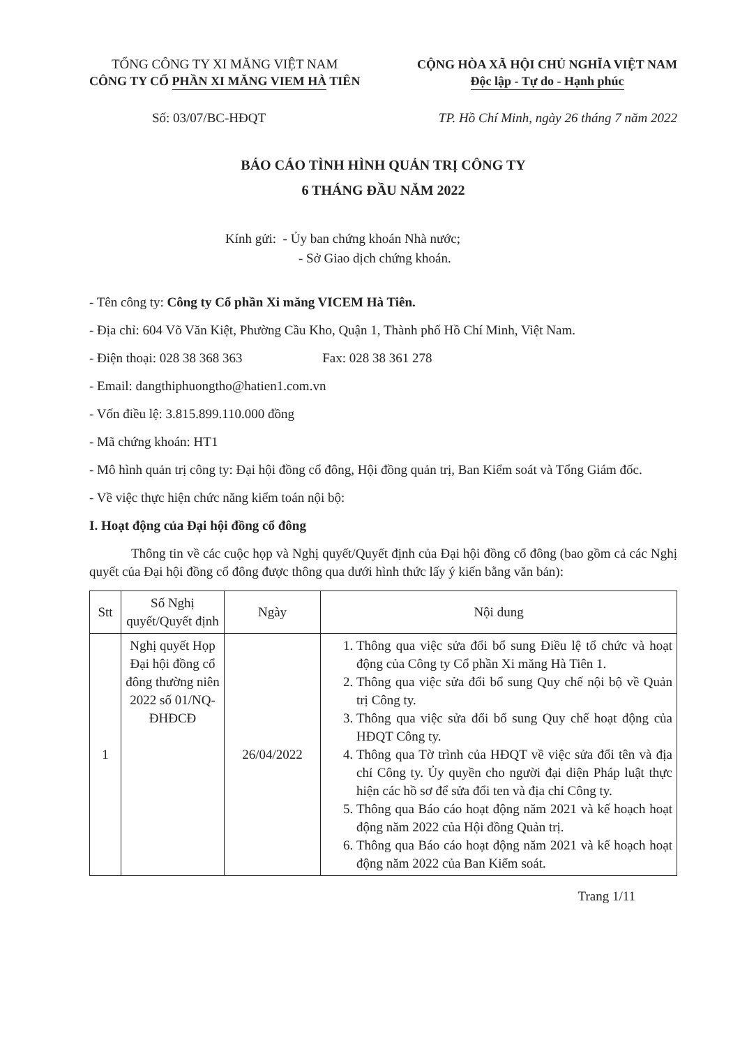TỔNG CÔNG TY XI MĂNG VIỆT NAM
CÔNG TY CỔ PHẦN XI MĂNG VIEM HÀ TIÊN
CỘNG HÒA XÃ HỘI CHỦ NGHĨA VIỆT NAM
Độc lập - Tự do - Hạnh phúc
Số: 03/07/BC-HĐQT TP. Hồ Chí Minh, ngày 26 tháng 7 năm 2022
BÁO CÁO TÌNH HÌNH QUẢN TRỊ CÔNG TY
6 THÁNG ĐẦU NĂM 2022
Kính gửi: - Ủy ban chứng khoán Nhà nước;
- Sở Giao dịch chứng khoán.
- Tên công ty: Công ty Cổ phần Xi măng VICEM Hà Tiên.
- Địa chỉ: 604 Võ Văn Kiệt, Phường Cầu Kho, Quận 1, Thành phố Hồ Chí Minh, Việt Nam.
- Điện thoại: 028 38 368 363 Fax: 028 38 361 278
- Email: dangthiphuongtho@hatien1.com.vn
- Vốn điều lệ: 3.815.899.110.000 đồng
- Mã chứng khoán: HT1
- Mô hình quản trị công ty: Đại hội đồng cổ đông, Hội đồng quản trị, Ban Kiểm soát và Tổng Giám đốc.
- Về việc thực hiện chức năng kiểm toán nội bộ:
I. Hoạt động của Đại hội đồng cổ đông
Thông tin về các cuộc họp và Nghị quyết/Quyết định của Đại hội đồng cổ đông (bao gồm cả các Nghị quyết của Đại hội đồng cổ đông được thông qua dưới hình thức lấy ý kiến bằng văn bản):
| Stt | Số Nghị quyết/Quyết định | Ngày | Nội dung |
| --- | --- | --- | --- |
| 1 | Nghị quyết Họp Đại hội đồng cổ đông thường niên 2022 số 01/NQ-ĐHĐCĐ | 26/04/2022 | 1. Thông qua việc sửa đổi bổ sung Điều lệ tổ chức và hoạt động của Công ty Cổ phần Xi măng Hà Tiên 1. 2. Thông qua việc sửa đổi bổ sung Quy chế nội bộ về Quản trị Công ty. 3. Thông qua việc sửa đổi bổ sung Quy chế hoạt động của HĐQT Công ty. 4. Thông qua Tờ trình của HĐQT về việc sửa đổi tên và địa chỉ Công ty. Ủy quyền cho người đại diện Pháp luật thực hiện các hồ sơ để sửa đổi ten và địa chỉ Công ty. 5. Thông qua Báo cáo hoạt động năm 2021 và kế hoạch hoạt động năm 2022 của Hội đồng Quản trị. 6. Thông qua Báo cáo hoạt động năm 2021 và kế hoạch hoạt động năm 2022 của Ban Kiểm soát. |
Trang 1/11